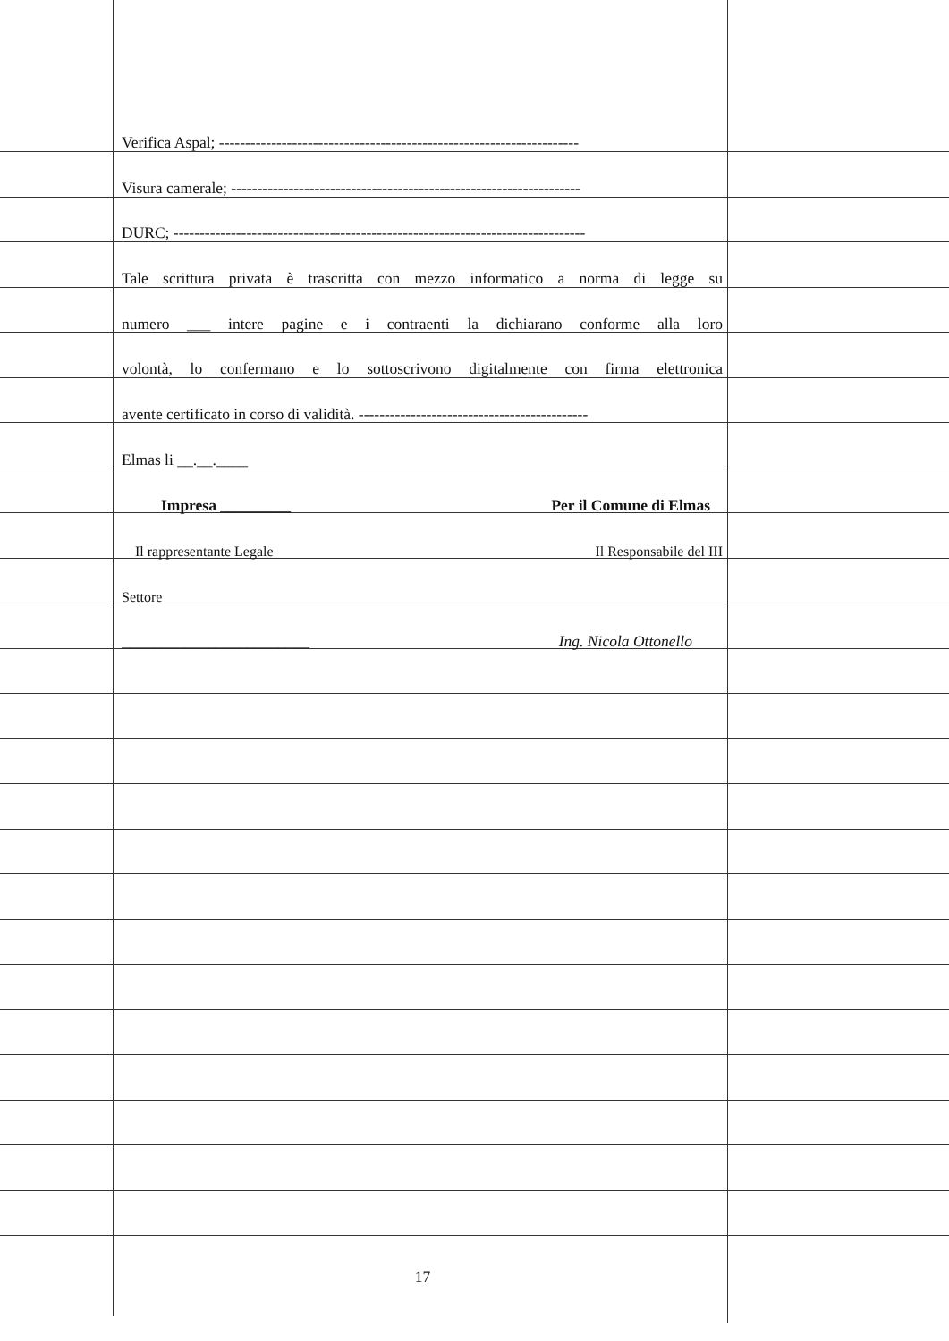Verifica Aspal; ---------------------------------------------------------------------
Visura camerale; -------------------------------------------------------------------
DURC; -------------------------------------------------------------------------------
Tale scrittura privata è trascritta con mezzo informatico a norma di legge su
numero ___ intere pagine e i contraenti la dichiarano conforme alla loro
volontà, lo confermano e lo sottoscrivono digitalmente con firma elettronica
avente certificato in corso di validità. --------------------------------------------
Elmas li __.__.____
Impresa _________ Per il Comune di Elmas
Il rappresentante Legale Il Responsabile del III
Settore
________________________ Ing. Nicola Ottonello
17